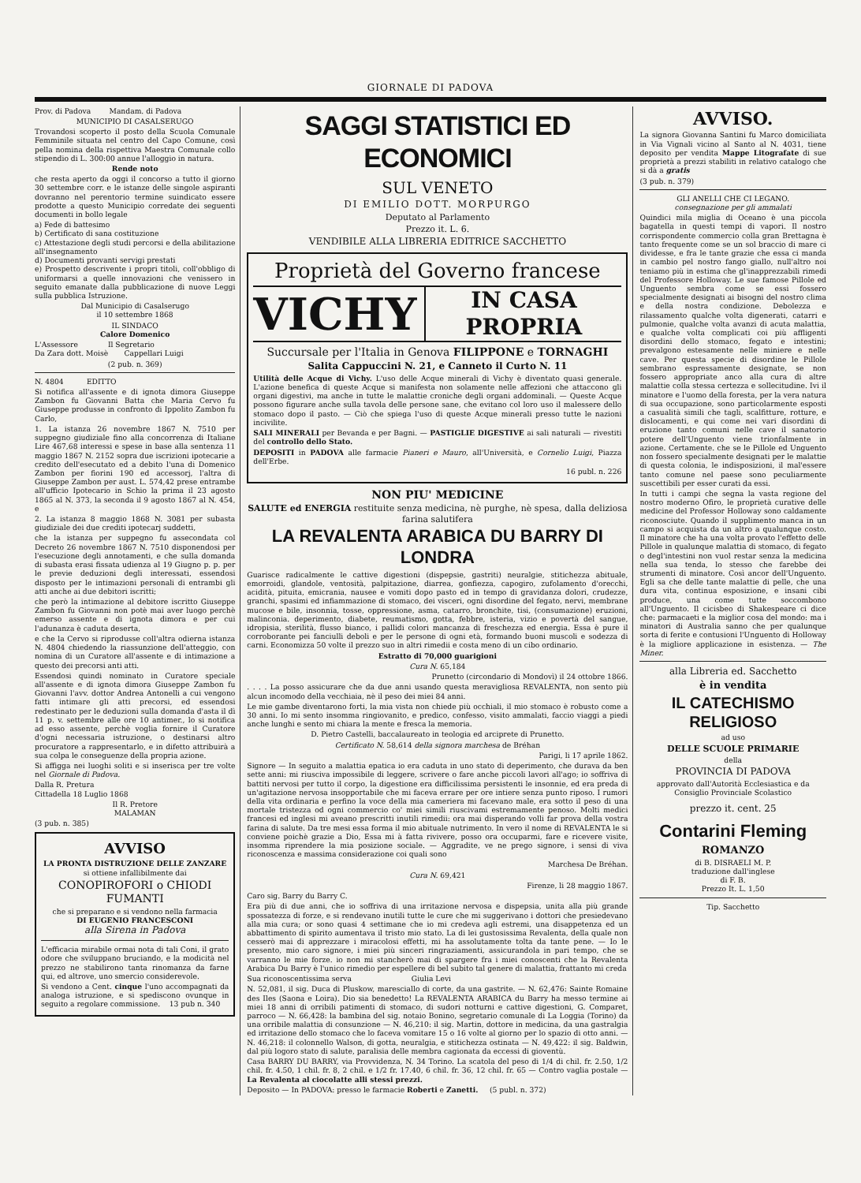GIORNALE DI PADOVA
Prov. di Padova Mandam. di Padova
MUNICIPIO DI CASALSERUGO
Trovandosi scoperto il posto della Scuola Comunale Femminile situata nel centro del Capo Comune, così pella nomina della rispettiva Maestra Comunale collo stipendio di L. 300:00 annue l'alloggio in natura.
Rende noto
che resta aperto da oggi il concorso a tutto il giorno 30 settembre corr. e le istanze delle singole aspiranti dovranno nel perentorio termine suindicato essere prodotte a questo Municipio corredate dei seguenti documenti in bollo legale
a) Fede di battesimo
b) Certificato di sana costituzione
c) Attestazione degli studi percorsi e della abilitazione all'insegnamento
d) Documenti provanti servigi prestati
e) Prospetto descrivente i propri titoli, coll'obbligo di uniformarsi a quelle innovazioni che venissero in seguito emanate dalla pubblicazione di nuove Leggi sulla pubblica Istruzione.
Dal Municipio di Casalserugo
il 10 settembre 1868
IL SINDACO
Calore Domenico
L'Assessore Il Segretario
Da Zara dott. Moisè Cappellari Luigi
(2 pub. n. 369)
N. 4804 EDITTO
Si notifica all'assente e di ignota dimora Giuseppe Zambon fu Giovanni Batta che Maria Cervo fu Giuseppe produsse in confronto di Ippolito Zambon fu Carlo,
1. La istanza 26 novembre 1867 N. 7510 per suppegno giudiziale fino alla concorrenza di Italiane Lire 467,68 interessi e spese in base alla sentenza 11 maggio 1867 N. 2152 sopra due iscrizioni ipotecarie a credito dell'esecutato ed a debito l'una di Domenico Zambon per fiorini 190 ed accessorj, l'altra di Giuseppe Zambon per aust. L. 574,42 prese entrambe all'ufficio Ipotecario in Schio la prima il 23 agosto 1865 al N. 373, la seconda il 9 agosto 1867 al N. 454, e
2. La istanza 8 maggio 1868 N. 3081 per subasta giudiziale dei due crediti ipotecarj suddetti,
che la istanza per suppegno fu assecondata col Decreto 26 novembre 1867 N. 7510 disponendosi per l'esecuzione degli annotamenti, e che sulla domanda di subasta erasi fissata udienza al 19 Giugno p. p. per le previe deduzioni degli interessati, essendosi disposto per le intimazioni personali di entrambi gli atti anche ai due debitori iscritti;
che però la intimazione al debitore iscritto Giuseppe Zambon fu Giovanni non potè mai aver luogo perchè emerso assente e di ignota dimora e per cui l'adunanza è caduta deserta,
e che la Cervo si riprodusse coll'altra odierna istanza N. 4804 chiedendo la riassunzione dell'atteggio, con nomina di un Curatore all'assente e di intimazione a questo dei precorsi anti atti.
Essendosi quindi nominato in Curatore speciale all'assente e di ignota dimora Giuseppe Zambon fu Giovanni l'avv. dottor Andrea Antonelli a cui vengono fatti intimare gli atti precorsi, ed essendosi redestinato per le deduzioni sulla domanda d'asta il dì 11 p. v. settembre alle ore 10 antimer., lo si notifica ad esso assente, perchè voglia fornire il Curatore d'ogni necessaria istruzione, o destinarsi altro procuratore a rappresentarlo, e in difetto attribuirà a sua colpa le conseguenze della propria azione.
Si affigga nei luoghi soliti e si inserisca per tre volte nel Giornale di Padova.
Dalla R. Pretura
Cittadella 18 Luglio 1868
Il R. Pretore
MALAMAN
(3 pub. n. 385)
AVVISO
LA PRONTA DISTRUZIONE DELLE ZANZARE
si ottiene infallibilmente dai
CONOPIROFORI o CHIODI FUMANTI
che si preparano e si vendono nella farmacia
DI EUGENIO FRANCESCONI
alla Sirena in Padova
L'efficacia mirabile ormai nota di tali Coni, il grato odore che sviluppano bruciando, e la modicità nel prezzo ne stabilirono tanta rinomanza da farne qui, ed altrove, uno smercio considerevole.
Si vendono a Cent. cinque l'uno accompagnati da analoga istruzione, e si spediscono ovunque in seguito a regolare commissione. 13 pub n. 340
SAGGI STATISTICI ED ECONOMICI
SUL VENETO
DI EMILIO DOTT. MORPURGO
Deputato al Parlamento
Prezzo it. L. 6.
VENDIBILE ALLA LIBRERIA EDITRICE SACCHETTO
Proprietà del Governo francese
VICHY
IN CASA
PROPRIA
Succursale per l'Italia in Genova FILIPPONE e TORNAGHI
Salita Cappuccini N. 21, e Canneto il Curto N. 11
Utilità delle Acque di Vichy. L'uso delle Acque minerali di Vichy è diventato quasi generale. L'azione benefica di queste Acque si manifesta non solamente nelle affezioni che attaccono gli organi digestivi, ma anche in tutte le malattie croniche degli organi addominali. — Queste Acque possono figurare anche sulla tavola delle persone sane, che evitano col loro uso il malessere dello stomaco dopo il pasto. — Ciò che spiega l'uso di queste Acque minerali presso tutte le nazioni incivilite.
SALI MINERALI per Bevanda e per Bagni. — PASTIGLIE DIGESTIVE ai sali naturali — rivestiti del controllo dello Stato.
DEPOSITI in PADOVA alle farmacie Pianeri e Mauro, all'Università, e Cornelio Luigi, Piazza dell'Erbe.
16 publ. n. 226
NON PIU' MEDICINE
SALUTE ed ENERGIA restituite senza medicina, nè purghe, nè spesa, dalla deliziosa farina salutifera
LA REVALENTA ARABICA DU BARRY DI LONDRA
Guarisce radicalmente le cattive digestioni (dispepsie, gastriti) neuralgie, stitichezza abituale, emorroidi, glandole, ventosità, palpitazione, diarrea, gonfiezza, capogiro, zufolamento d'orecchi, acidità, pituita, emicrania, nausee e vomiti dopo pasto ed in tempo di gravidanza dolori, crudezze, granchi, spasimi ed infiammazione di stomaco, dei visceri, ogni disordine del fegato, nervi, membrane mucose e bile, insonnia, tosse, oppressione, asma, catarro, bronchite, tisi, (consumazione) eruzioni, malinconia. deperimento, diabete, reumatismo, gotta, febbre, isteria, vizio e povertà del sangue, idropisia, sterilità, flusso bianco, i pallidi colori mancanza di freschezza ed energia. Essa è pure il corroborante pei fanciulli deboli e per le persone di ogni età, formando buoni muscoli e sodezza di carni. Economizza 50 volte il prezzo suo in altri rimedii e costa meno di un cibo ordinario.
Estratto di 70,000 guarigioni
Cura N. 65,184
Prunetto (circondario di Mondovì) il 24 ottobre 1866.
. . . . La posso assicurare che da due anni usando questa meravigliosa REVALENTA, non sento più alcun incomodo della vecchiaia, nè il peso dei miei 84 anni.
Le mie gambe diventarono forti, la mia vista non chiede più occhiali, il mio stomaco è robusto come a 30 anni. Io mi sento insomma ringiovanito, e predico, confesso, visito ammalati, faccio viaggi a piedi anche lunghi e sento mi chiara la mente e fresca la memoria.
D. Pietro Castelli, baccalaureato in teologia ed arciprete di Prunetto.
Certificato N. 58,614 della signora marchesa de Bréhan
Parigi, li 17 aprile 1862.
Signore — In seguito a malattia epatica io era caduta in uno stato di deperimento, che durava da ben sette anni: mi riusciva impossibile di leggere, scrivere o fare anche piccoli lavori all'ago; io soffriva di battiti nervosi per tutto il corpo, la digestione era difficilissima persistenti le insonnie, ed era preda di un'agitazione nervosa insopportabile che mi faceva errare per ore intiere senza punto riposo. I rumori della vita ordinaria e perfino la voce della mia cameriera mi facevano male, era sotto il peso di una mortale tristezza od ogni commercio co' miei simili riuscivami estremamente penoso. Molti medici francesi ed inglesi mi aveano prescritti inutili rimedii: ora mai disperando volli far prova della vostra farina di salute. Da tre mesi essa forma il mio abituale nutrimento. In vero il nome di REVALENTA le si conviene poichè grazie a Dio, Essa mi à fatta rivivere, posso ora occuparmi, fare e ricevere visite, insomma riprendere la mia posizione sociale. — Aggradite, ve ne prego signore, i sensi di viva riconoscenza e massima considerazione coi quali sono
Marchesa De Bréhan.
Cura N. 69,421
Firenze, li 28 maggio 1867.
Caro sig. Barry du Barry C.
Era più di due anni, che io soffriva di una irritazione nervosa e dispepsia, unita alla più grande spossatezza di forze, e si rendevano inutili tutte le cure che mi suggerivano i dottori che presiedevano alla mia cura; or sono quasi 4 settimane che io mi credeva agli estremi, una disappetenza ed un abbattimento di spirito aumentava il tristo mio stato. La di lei gustosissima Revalenta, della quale non cesserò mai di apprezzare i miracolosi effetti, mi ha assolutamente tolta da tante pene. — Io le presento, mio caro signore, i miei più sinceri ringraziamenti, assicurandola in pari tempo, che se varranno le mie forze. io non mi stancherò mai di spargere fra i miei conoscenti che la Revalenta Arabica Du Barry è l'unico rimedio per espellere di bel subito tal genere di malattia, frattanto mi creda
Sua riconoscentissima serva Giulia Levi
N. 52,081, il sig. Duca di Pluskow, maresciallo di corte, da una gastrite. — N. 62,476: Sainte Romaine des Iles (Saona e Loira). Dio sia benedetto! La REVALENTA ARABICA du Barry ha messo termine ai miei 18 anni di orribili patimenti di stomaco, di sudori notturni e cattive digestioni, G. Comparet, parroco — N. 66,428: la bambina del sig. notaio Bonino, segretario comunale di La Loggia (Torino) da una orribile malattia di consunzione — N. 46,210: il sig. Martin, dottore in medicina, da una gastralgia ed irritazione dello stomaco che lo faceva vomitare 15 o 16 volte al giorno per lo spazio di otto anni. — N. 46,218: il colonnello Walson, di gotta, neuralgia, e stitichezza ostinata — N. 49,422: il sig. Baldwin, dal più logoro stato di salute, paralisia delle membra cagionata da eccessi di gioventù.
Casa BARRY DU BARRY, via Provvidenza, N. 34 Torino. La scatola del peso di 1/4 di chil. fr. 2.50, 1/2 chil. fr. 4.50, 1 chil. fr. 8, 2 chil. e 1/2 fr. 17.40, 6 chil. fr. 36, 12 chil. fr. 65 — Contro vaglia postale — La Revalenta al ciocolatte alli stessi prezzi.
Deposito — In PADOVA: presso le farmacie Roberti e Zanetti. (5 publ. n. 372)
AVVISO.
La signora Giovanna Santini fu Marco domiciliata in Via Vignali vicino al Santo al N. 4031, tiene deposito per vendita Mappe Litografate di sue proprietà a prezzi stabiliti in relativo catalogo che si dà a gratis
(3 pub. n. 379)
GLI ANELLI CHE CI LEGANO.
consegnazione per gli ammalati
Quindici mila miglia di Oceano è una piccola bagatella in questi tempi di vapori. Il nostro corrispondente commercio colla gran Brettagna è tanto frequente come se un sol braccio di mare ci dividesse, e fra le tante grazie che essa ci manda in cambio pel nostro fango giallo, null'altro noi teniamo più in estima che gl'inapprezzabili rimedi del Professore Holloway. Le sue famose Pillole ed Unguento sembra come se essi fossero specialmente designati ai bisogni del nostro clima e della nostra condizione. Debolezza e rilassamento qualche volta digenerati, catarri e pulmonie, qualche volta avanzi di acuta malattia, e qualche volta complicati coi più affligenti disordini dello stomaco, fegato e intestini; prevalgono estesamente nelle miniere e nelle cave. Per questa specie di disordine le Pillole sembrano espressamente designate, se non fossero appropriate anco alla cura di altre malattie colla stessa certezza e sollecitudine. Ivi il minatore e l'uomo della foresta, per la vera natura di sua occupazione, sono particolarmente esposti a casualità simili che tagli, scalfitture, rotture, e dislocamenti, e qui come nei vari disordini di eruzione tanto comuni nelle cave il sanatorio potere dell'Unguento viene trionfalmente in azione. Certamente. che se le Pillole ed Unguento non fossero specialmente designati per le malattie di questa colonia, le indisposizioni, il mal'essere tanto comune nel paese sono peculiarmente suscettibili per esser curati da essi.
In tutti i campi che segna la vasta regione del nostro moderno Ofiro, le proprietà curative delle medicine del Professor Holloway sono caldamente riconosciute. Quando il supplimento manca in un campo si acquista da un altro a qualunque costo. Il minatore che ha una volta provato l'effetto delle Pillole in qualunque malattia di stomaco, di fegato o degl'intestini non vuol restar senza la medicina nella sua tenda, lo stesso che farebbe dei strumenti di minatore. Così ancor dell'Unguento. Egli sa che delle tante malattie di pelle, che una dura vita, continua esposizione, e insani cibi produce, una come tutte soccombono all'Unguento. Il cicisbeo di Shakespeare ci dice che: parmacaeti e la miglior cosa del mondo: ma i minatori di Australia sanno che per qualunque sorta di ferite e contusioni l'Unguento di Holloway è la migliore applicazione in esistenza. — The Miner.
alla Libreria ed. Sacchetto
è in vendita
IL CATECHISMO RELIGIOSO
ad uso
DELLE SCUOLE PRIMARIE
della
PROVINCIA DI PADOVA
approvato dall'Autorità Ecclesiastica e da Consiglio Provinciale Scolastico
prezzo it. cent. 25
Contarini Fleming
ROMANZO
di B. DISRAELI M. P.
traduzione dall'inglese
di F. B.
Prezzo It. L. 1,50
Tip. Sacchetto